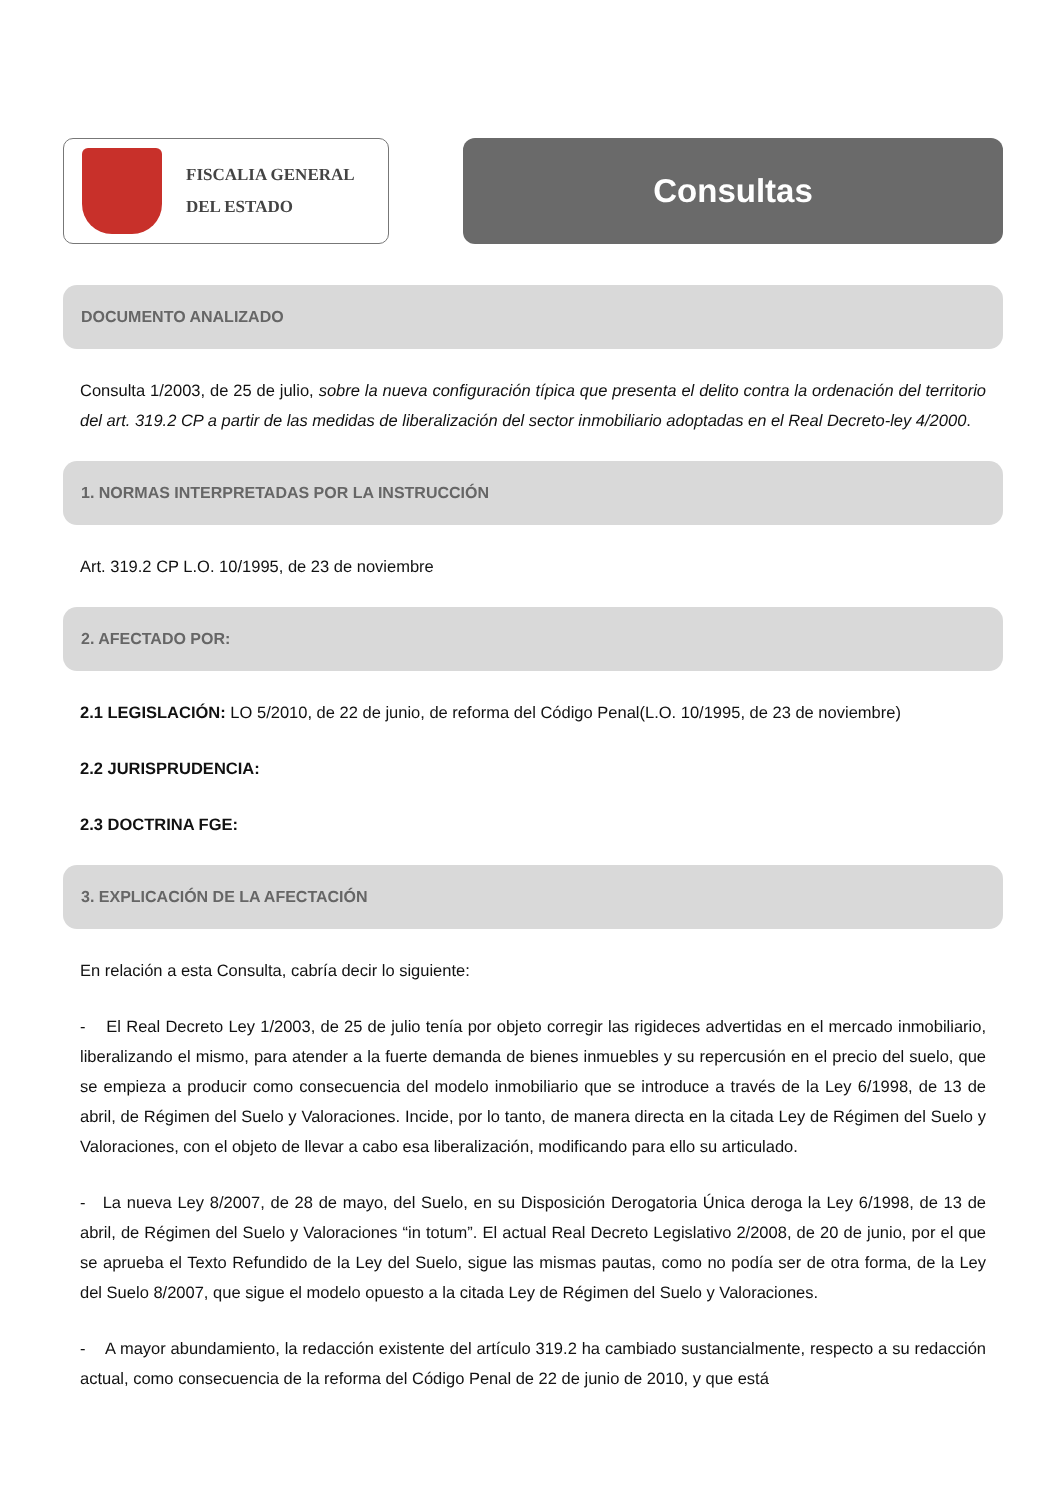FISCALIA GENERAL
DEL ESTADO
Consultas
DOCUMENTO ANALIZADO
Consulta 1/2003, de 25 de julio, sobre la nueva configuración típica que presenta el delito contra la ordenación del territorio del art. 319.2 CP a partir de las medidas de liberalización del sector inmobiliario adoptadas en el Real Decreto-ley 4/2000.
1. NORMAS INTERPRETADAS POR LA INSTRUCCIÓN
Art. 319.2 CP L.O. 10/1995, de 23 de noviembre
2. AFECTADO POR:
2.1 LEGISLACIÓN: LO 5/2010, de 22 de junio, de reforma del Código Penal(L.O. 10/1995, de 23 de noviembre)
2.2 JURISPRUDENCIA:
2.3 DOCTRINA FGE:
3. EXPLICACIÓN DE LA AFECTACIÓN
En relación a esta Consulta, cabría decir lo siguiente:
- El Real Decreto Ley 1/2003, de 25 de julio tenía por objeto corregir las rigideces advertidas en el mercado inmobiliario, liberalizando el mismo, para atender a la fuerte demanda de bienes inmuebles y su repercusión en el precio del suelo, que se empieza a producir como consecuencia del modelo inmobiliario que se introduce a través de la Ley 6/1998, de 13 de abril, de Régimen del Suelo y Valoraciones. Incide, por lo tanto, de manera directa en la citada Ley de Régimen del Suelo y Valoraciones, con el objeto de llevar a cabo esa liberalización, modificando para ello su articulado.
- La nueva Ley 8/2007, de 28 de mayo, del Suelo, en su Disposición Derogatoria Única deroga la Ley 6/1998, de 13 de abril, de Régimen del Suelo y Valoraciones “in totum”. El actual Real Decreto Legislativo 2/2008, de 20 de junio, por el que se aprueba el Texto Refundido de la Ley del Suelo, sigue las mismas pautas, como no podía ser de otra forma, de la Ley del Suelo 8/2007, que sigue el modelo opuesto a la citada Ley de Régimen del Suelo y Valoraciones.
- A mayor abundamiento, la redacción existente del artículo 319.2 ha cambiado sustancialmente, respecto a su redacción actual, como consecuencia de la reforma del Código Penal de 22 de junio de 2010, y que está